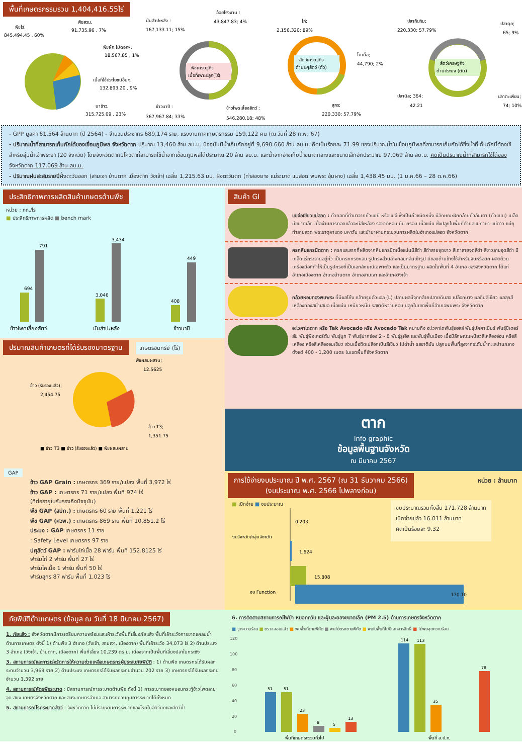พื้นที่เกษตรกรรมรวม 1,404,416.55ไร่
พืชไร่,
845,494.45 , 60%
พืชสวน,
91,735.96 , 7%
พืชผัก,ไม้ดอกฯ,
18,567.85 , 1%
เนื้อที่ใช้ประโยชน์อื่นๆ,
132,893.20 , 9%
นาข้าว,
315,725.09 , 23%
พืชเศรษฐกิจ
เนื้อที่เพาะปลูก(ไร่)
อ้อยโรงงาน :
43,847.83; 4%
มันสำปะหลัง :
167,133.11; 15%
ข้าวนาปี :
367,967.84; 33%
ข้าวโพดเลี้ยงสัตว์ :
546,280.18; 48%
สัตว์เศรษฐกิจ
ด้านปศุสัตว์ (ตัว)
ไก่;
2,156,320; 89%
โคเนื้อ;
44,790; 2%
สุกร;
220,330; 57.79%
สัตว์เศรษฐกิจ
ด้านประมง (ตัน)
ปลาทับทิม;
220,330; 57.79%
ปลาดุก;
65; 9%
ปลานิล; 364;
42.21
ปลาตะเพียน;
74; 10%
- GPP มูลค่า 61,564 ล้านบาท (ปี 2564) - จำนวนประชากร 689,174 ราย, แรงงานภาคเกษตรกรรม 159,122 คน (ณ วันที่ 28 ก.พ. 67)
- ปริมาณน้ำที่สามารถเก็บกักได้ของเขื่อนภูมิพล จังหวัดตาก ปริมาณ 13,460 ล้าน ลบ.ม. ปัจจุบันมีน้ำเก็บกักอยู่ที่ 9,690.660 ล้าน ลบ.ม. คิดเป็นร้อยละ 71.99 ของปริมาณน้ำในเขื่อนภูมิพลที่สามารถเก็บกักได้ซึ่งน้ำที่เก็บกักนี้ต้องใช้สำหรับลุ่มน้ำเจ้าพระยา (20 จังหวัด) โดยจังหวัดตากมีโควตาที่สามารถใช้น้ำจากเขื่อนภูมิพลได้ประมาณ 20 ล้าน ลบ.ม. และน้ำจากอ่างเก็บน้ำขนาดกลางและขนาดเล็กอีกประมาณ 97.069 ล้าน ลบ.ม. คิดเป็นปริมาณน้ำที่สามารถใช้ได้ของจังหวัดตาก 117.069 ล้าน.ลบ.ม.
- ปริมาณฝนสะสมรายปีฝั่งตะวันออก (สามเงา บ้านตาก เมืองตาก วังเจ้า) เฉลี่ย 1,215.63 มม. ฝั่งตะวันตก (ท่าสองยาง แม่ระมาด แม่สอด พบพระ อุ้มผาง) เฉลี่ย 1,438.45 มม. (1 ม.ค.66 – 28 ต.ค.66)
ประสิทธิภาพการผลิตสินค้าเกษตรด้านพืช
หน่วย : กก./ไร่
■ ประสิทธิภาพการผลิต ■ bench mark
694
791
3,046
3,434
408
449
ข้าวโพดเลี้ยงสัตว์
มันสำปะหลัง
ข้าวนาปี
ปริมาณสินค้าเกษตรที่ได้รับรองมาตรฐาน
เกษตรอินทรีย์ (ไร่)
พืชผสมผสาน;
12.5625
ข้าว (รับรองแล้ว);
2,454.75
ข้าว T3;
1,351.75
■ ข้าว T3 ■ ข้าว (รับรองแล้ว) ■ พืชผสมผสาน
GAP
ข้าว GAP Grain : เกษตรกร 369 ราย/แปลง พื้นที่ 3,972 ไร่
ข้าว GAP : เกษตรกร 71 ราย/แปลง พื้นที่ 974 ไร่
(ที่ต่ออายุใบรับรองถึงปัจจุบัน)
พืช GAP (สปก.) : เกษตรกร 60 ราย พื้นที่ 1,221 ไร่
พืช GAP (ศวพ.) : เกษตรกร 869 ราย พื้นที่ 10,851.2 ไร่
ประมง : GAP เกษตรกร 11 ราย
: Safety Level เกษตรกร 97 ราย
ปศุสัตว์ GAP : ฟาร์มไก่เนื้อ 28 ฟาร์ม พื้นที่ 152.8125 ไร่
ฟาร์มไก่ 2 ฟาร์ม พื้นที่ 27 ไร่
ฟาร์มโคเนื้อ 1 ฟาร์ม พื้นที่ 50 ไร่
ฟาร์มสุกร 87 ฟาร์ม พื้นที่ 1,023 ไร่
สินค้า GI
แปจ่อเขียวแม่สอด : ถั่วทอดที่ทำมาจากถั่วแปยี หรือแปจี ซึ่งเป็นถั่วชนิดหนึ่ง มีลักษณะฝักคล้ายถั่วลันเตา (ถั่วแปบ) เมล็ดมีขนาดเล็ก เมื่อผ่านการทอดแล้วจะมีสีเหลือง รสชาติหอม มัน กรอบ เนื้อแน่น ซึ่งปลูกในพื้นที่ตำบลแม่กาษา แม่ตาว แม่กุ ท่าสายลวด พระธาตุผาแดง มหาวัน และนำมาผ่านกระบวนการผลิตในอำเภอแม่สอด จังหวัดตาก
ครกหินแกรนิตตาก : ครกและสากที่ผลิตจากหินแกรนิตเนื้อแน่นมีสีดำ สีดำลายจุดขาว สีเทาลายจุดสีดำ สีขาวลายจุดสีดำ มีเกล็ดแร่กระจายอยู่ทั่ว เป็นครกทรงกลม รูปทรงส่วนล่างกลมกลืนเข้ารูป มีขอบด้านข้างใช้สำหรับจับหรือยก ผลิตด้วยเครื่องมือที่ทำให้เป็นรูปทรงที่เป็นเอกลักษณ์เฉพาะตัว และเป็นมาตรฐาน ผลิตในพื้นที่ 4 อำเภอ ของจังหวัดตาก ได้แก่ อำเภอเมืองตาก อำเภอบ้านตาก อำเภอสามเงา และอำเภอวังเจ้า
กล้วยหอมทองพบพระ ที่มีผลโค้ง คล้ายรูปตัวแอล (L) ปลายผลมีจุกคล้ายปลายดินสอ เปลือกบาง ผลดิบสีเขียว ผลสุกสีเหลืองทองสม่ำเสมอ เนื้อแน่น เหนียวหนึบ รสชาติหวานหอม ปลูกในเขตพื้นที่อำเภอพบพระ จังหวัดตาก
อะโวคาโดตาก หรือ Tak Avocado หรือ Avocado Tak หมายถึง อะโวคาโดพันธุ์แฮสส์ พันธุ์บัคคาเนียร์ พันธุ์ปีเตอร์สัน พันธุ์พิงเคอร์ตัน พันธุ์บูท 7 พันธุ์ปากช่อง 2 - 8 พันธุ์รูเอิล และพันธุ์พื้นเมือง เนื้อมีลักษณะเหนียวสีเหลืองอ่อน หรือสีเหลือง หรือสีเหลืองอมเขียว ส่วนเนื้อติดเปลือกเป็นสีเขียว ไม่ฉ่ำน้ำ รสชาติมัน ปลูกบนพื้นที่สูงจากระดับน้ำทะเลปานกลาง ตั้งแต่ 400 - 1,200 เมตร ในเขตพื้นที่จังหวัดตาก
ตาก
Info graphic
ข้อมูลพื้นฐานจังหวัด
ณ มีนาคม 2567
การใช้จ่ายงบประมาณ ปี พ.ศ. 2567 (ณ 31 ธันวาคม 2566)
(งบประมาณ พ.ศ. 2566 ไปพลางก่อน)
หน่วย : ล้านบาท
■ เบิกจ่าย ■ งบประมาณ
0.203
งบจังหวัด/กลุ่มจังหวัด
1.624
15.808
งบ Function
งบประมาณรวมทั้งสิ้น 171.728 ล้านบาท
เบิกจ่ายแล้ว 16.011 ล้านบาท
คิดเป็นร้อยละ 9.32
170.10
ภัยพิบัติด้านเกษตร (ข้อมูล ณ วันที่ 18 มีนาคม 2567)
1. ภัยแล้ง : จังหวัดตากมีการเตรียมความพร้อมและเฝ้าระวังพื้นที่เสี่ยงภัยแล้ง พื้นที่เฝ้าระวังการขาดแคลนน้ำด้านการเกษตร ดังนี้ 1) ด้านพืช 3 อำเภอ (วังเจ้า, สามเงา, เมืองตาก) พื้นที่เฝ้าระวัง 34,073 ไร่ 2) ด้านประมง 3 อำเภอ (วังเจ้า, บ้านตาก, เมืองตาก) พื้นที่เลี้ยง 10,239 ตร.ม. เนื่องจากเป็นพื้นที่เลี้ยงปลาในกระชัง
3. สถานการณ์และการเร่งรัดการให้ความช่วยเหลือเกษตรกรผู้ประสบภัยพิบัติ : 1) ด้านพืช เกษตรกรได้รับผลกระทบจำนวน 3,969 ราย 2) ด้านประมง เกษตรกรได้รับผลกระทบจำนวน 202 ราย 3) เกษตรกรได้รับผลกระทบจำนวน 1,392 ราย
4. สถานการณ์ศัตรูพืชระบาด : มีสถานการณ์การระบาดด้านพืช ดังนี้ 1) การระบาดของหนอนกระทู้ข้าวโพดลายจุด สนง.เกษตรจังหวัดตาก และ สนง.เกษตรอำเภอ สามารถควบคุมการระบาดได้ทั้งหมด
5. สถานการณ์โรคระบาดสัตว์ : จังหวัดตาก ไม่มีรายงานการระบาดของโรคในสัตว์บกและสัตว์น้ำ
6. การติดตามสถานการณ์ไฟป่า หมอกควัน และฝุ่นละอองขนาดเล็ก (PM 2.5) ด้านการเกษตรจังหวัดตาก
■ จุดความร้อน ■ ตรวจสอบแล้ว ■ พบพื้นที่ตามพิกัด ■ พบไม่ตรงตามพิกัด ■ พบในพื้นที่ไม่มีเอกสารสิทธิ์ ■ ไม่พบจุดความร้อน
120
100
80
60
40
20
0
51
51
23
8
5
13
114
113
35
78
พื้นที่เกษตรกรรมทั่วไป
พื้นที่ ส.ป.ก.